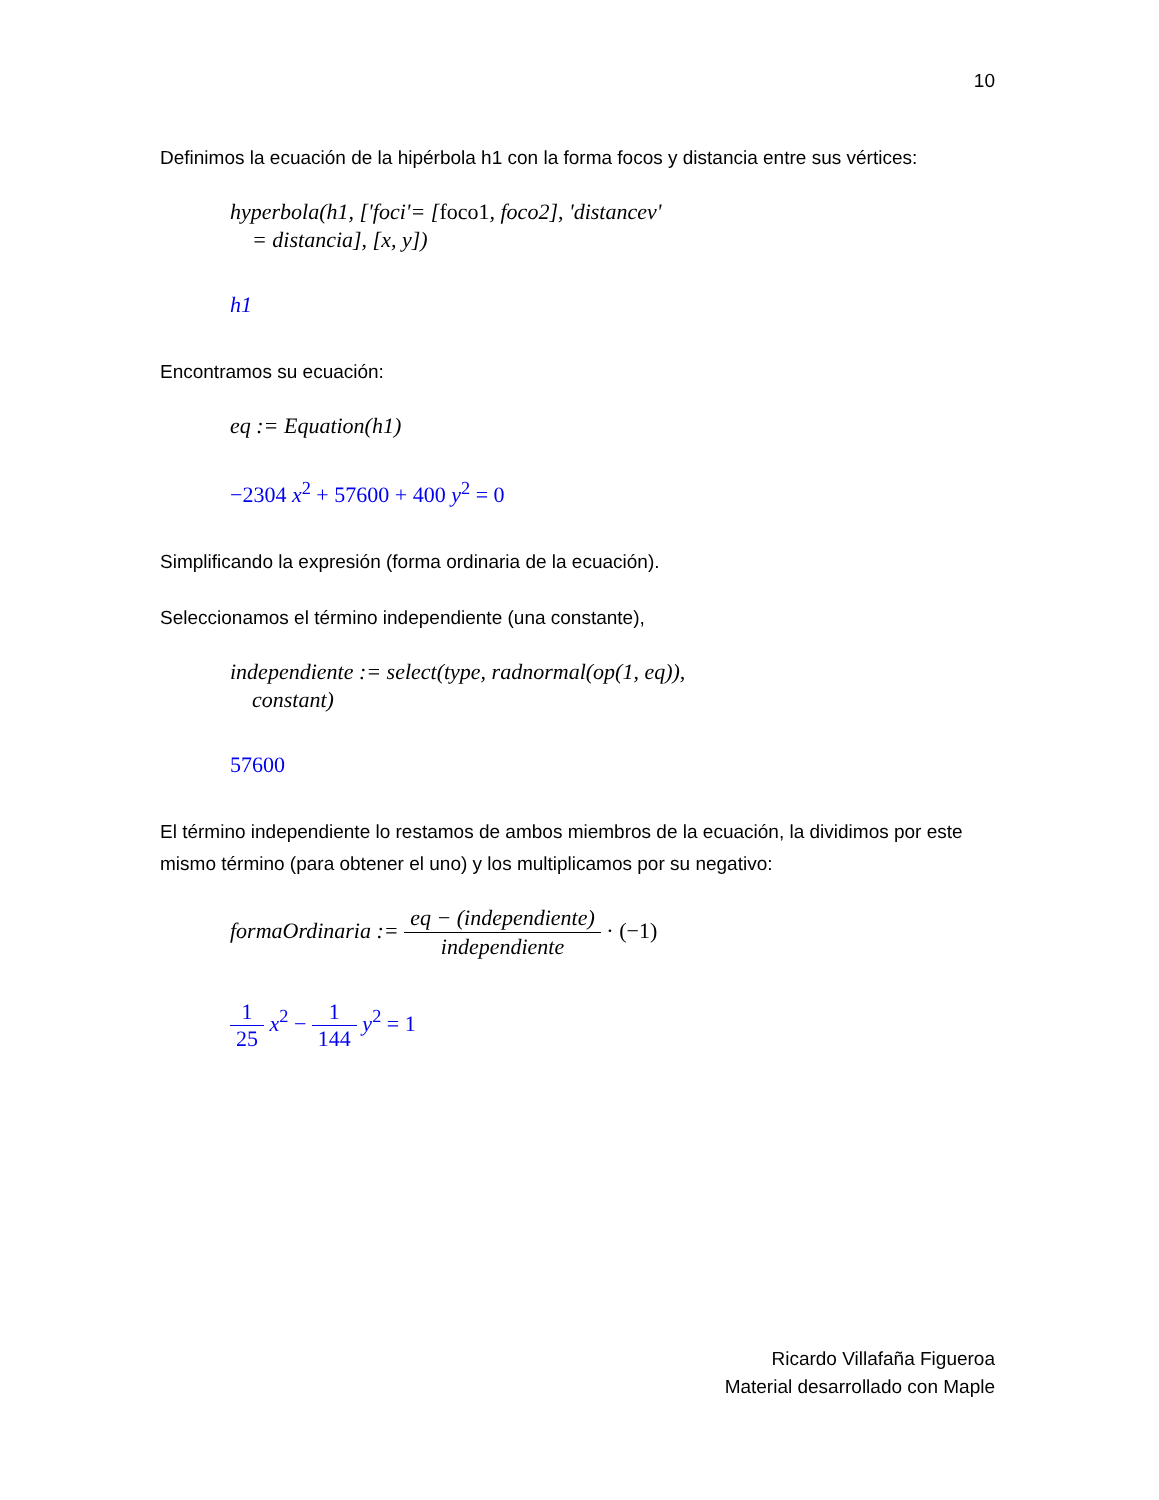10
Definimos la ecuación de la hipérbola h1 con la forma focos y distancia entre sus vértices:
hyperbola(h1, ['foci'= [foco1, foco2], 'distancev'
= distancia], [x, y])
h1
Encontramos su ecuación:
eq := Equation(h1)
−2304 x<sup>2</sup> + 57600 + 400 y<sup>2</sup> = 0
Simplificando la expresión (forma ordinaria de la ecuación).
Seleccionamos el término independiente (una constante),
independiente := select(type, radnormal(op(1, eq)),
constant)
57600
El término independiente lo restamos de ambos miembros de la ecuación, la dividimos por este mismo término (para obtener el uno) y los multiplicamos por su negativo:
formaOrdinaria := eq − (independiente) independiente · (−1)
1 25 x<sup>2</sup> − 1 144 y<sup>2</sup> = 1
Ricardo Villafaña Figueroa
Material desarrollado con Maple